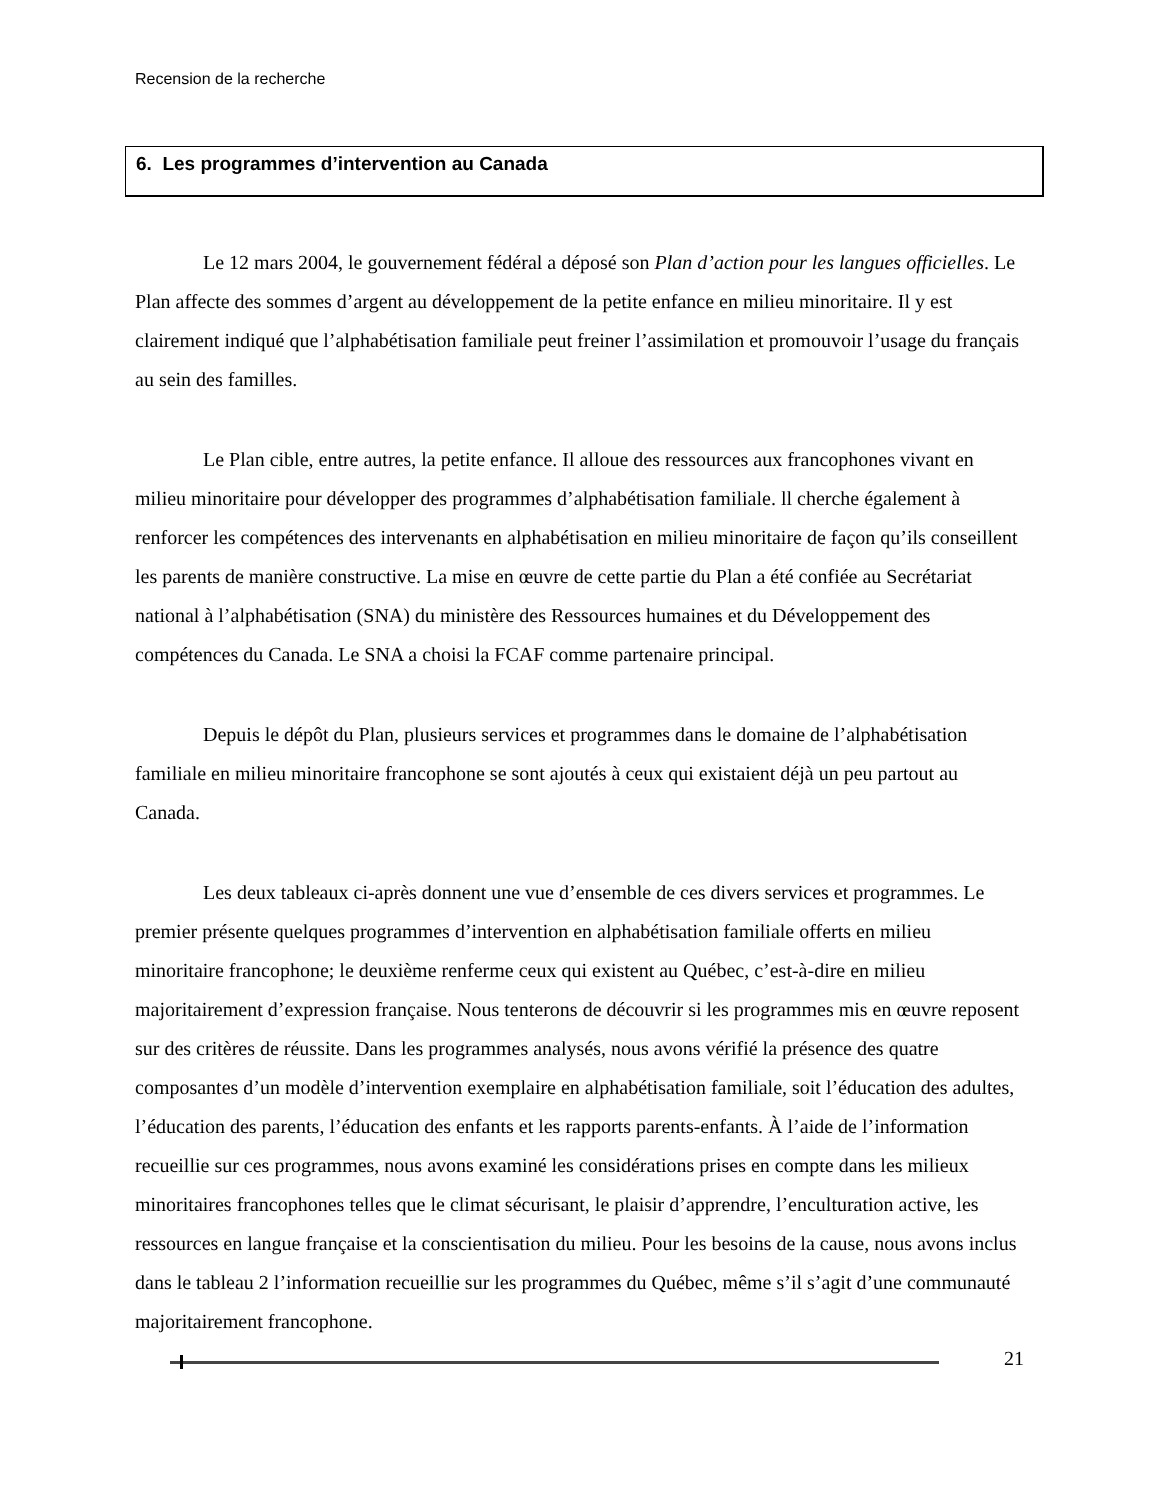Recension de la recherche
6. Les programmes d’intervention au Canada
Le 12 mars 2004, le gouvernement fédéral a déposé son Plan d’action pour les langues officielles. Le Plan affecte des sommes d’argent au développement de la petite enfance en milieu minoritaire. Il y est clairement indiqué que l’alphabétisation familiale peut freiner l’assimilation et promouvoir l’usage du français au sein des familles.
Le Plan cible, entre autres, la petite enfance. Il alloue des ressources aux francophones vivant en milieu minoritaire pour développer des programmes d’alphabétisation familiale. ll cherche également à renforcer les compétences des intervenants en alphabétisation en milieu minoritaire de façon qu’ils conseillent les parents de manière constructive. La mise en œuvre de cette partie du Plan a été confiée au Secrétariat national à l’alphabétisation (SNA) du ministère des Ressources humaines et du Développement des compétences du Canada. Le SNA a choisi la FCAF comme partenaire principal.
Depuis le dépôt du Plan, plusieurs services et programmes dans le domaine de l’alphabétisation familiale en milieu minoritaire francophone se sont ajoutés à ceux qui existaient déjà un peu partout au Canada.
Les deux tableaux ci-après donnent une vue d’ensemble de ces divers services et programmes. Le premier présente quelques programmes d’intervention en alphabétisation familiale offerts en milieu minoritaire francophone; le deuxième renferme ceux qui existent au Québec, c’est-à-dire en milieu majoritairement d’expression française. Nous tenterons de découvrir si les programmes mis en œuvre reposent sur des critères de réussite. Dans les programmes analysés, nous avons vérifié la présence des quatre composantes d’un modèle d’intervention exemplaire en alphabétisation familiale, soit l’éducation des adultes, l’éducation des parents, l’éducation des enfants et les rapports parents-enfants. À l’aide de l’information recueillie sur ces programmes, nous avons examiné les considérations prises en compte dans les milieux minoritaires francophones telles que le climat sécurisant, le plaisir d’apprendre, l’enculturation active, les ressources en langue française et la conscientisation du milieu. Pour les besoins de la cause, nous avons inclus dans le tableau 2 l’information recueillie sur les programmes du Québec, même s’il s’agit d’une communauté majoritairement francophone.
21